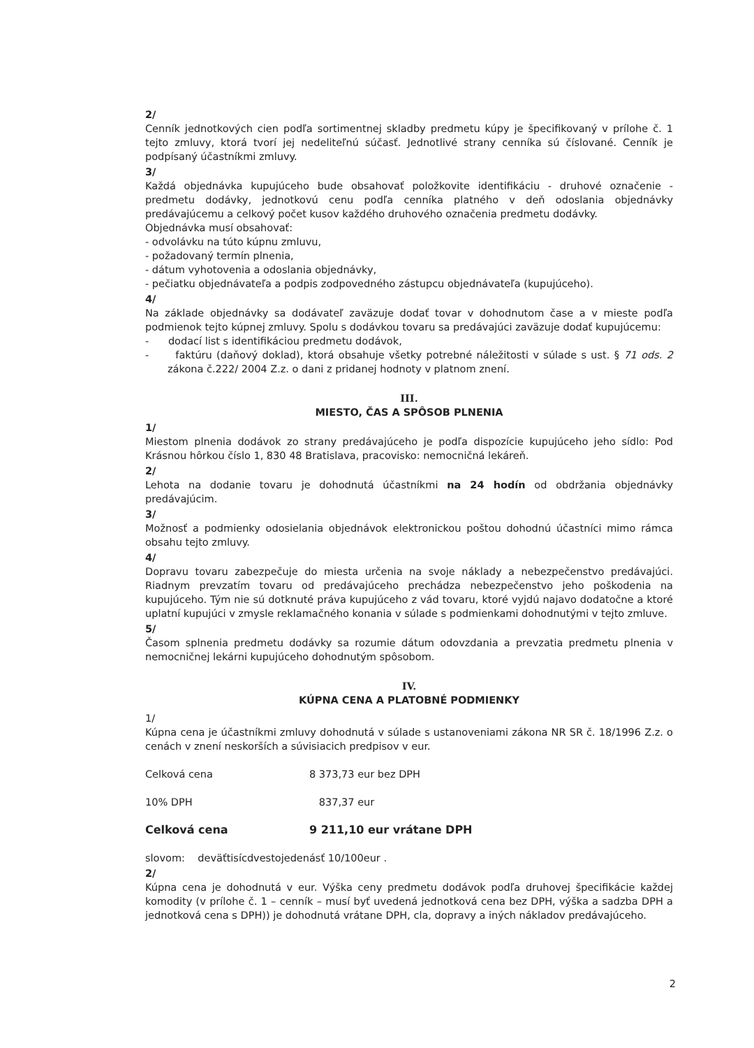2/
Cenník jednotkových cien podľa sortimentnej skladby predmetu kúpy je špecifikovaný v prílohe č. 1 tejto zmluvy, ktorá tvorí jej nedeliteľnú súčasť. Jednotlivé strany cenníka sú číslované. Cenník je podpísaný účastníkmi zmluvy.
3/
Každá objednávka kupujúceho bude obsahovať položkovite identifikáciu - druhové označenie - predmetu dodávky, jednotkovú cenu podľa cenníka platného v deň odoslania objednávky predávajúcemu a celkový počet kusov každého druhového označenia predmetu dodávky.
Objednávka musí obsahovať:
- odvolávku na túto kúpnu zmluvu,
- požadovaný termín plnenia,
- dátum vyhotovenia a odoslania objednávky,
- pečiatku objednávateľa a podpis zodpovedného zástupcu objednávateľa (kupujúceho).
4/
Na základe objednávky sa dodávateľ zaväzuje dodať tovar v dohodnutom čase a v mieste podľa podmienok tejto kúpnej zmluvy. Spolu s dodávkou tovaru sa predávajúci zaväzuje dodať kupujúcemu:
- dodací list s identifikáciou predmetu dodávok,
- faktúru (daňový doklad), ktorá obsahuje všetky potrebné náležitosti v súlade s ust. § 71 ods. 2 zákona č.222/ 2004 Z.z. o dani z pridanej hodnoty v platnom znení.
III.
MIESTO, ČAS A SPÔSOB PLNENIA
1/
Miestom plnenia dodávok zo strany predávajúceho je podľa dispozície kupujúceho jeho sídlo: Pod Krásnou hôrkou číslo 1, 830 48 Bratislava, pracovisko: nemocničná lekáreň.
2/
Lehota na dodanie tovaru je dohodnutá účastníkmi na 24 hodín od obdržania objednávky predávajúcim.
3/
Možnosť a podmienky odosielania objednávok elektronickou poštou dohodnú účastníci mimo rámca obsahu tejto zmluvy.
4/
Dopravu tovaru zabezpečuje do miesta určenia na svoje náklady a nebezpečenstvo predávajúci. Riadnym prevzatím tovaru od predávajúceho prechádza nebezpečenstvo jeho poškodenia na kupujúceho. Tým nie sú dotknuté práva kupujúceho z vád tovaru, ktoré vyjdú najavo dodatočne a ktoré uplatní kupujúci v zmysle reklamačného konania v súlade s podmienkami dohodnutými v tejto zmluve.
5/
Časom splnenia predmetu dodávky sa rozumie dátum odovzdania a prevzatia predmetu plnenia v nemocničnej lekárni kupujúceho dohodnutým spôsobom.
IV.
KÚPNA CENA A PLATOBNÉ PODMIENKY
1/
Kúpna cena je účastníkmi zmluvy dohodnutá v súlade s ustanoveniami zákona NR SR č. 18/1996 Z.z. o cenách v znení neskorších a súvisiacich predpisov v eur.
Celková cena 8 373,73 eur bez DPH
10% DPH 837,37 eur
Celková cena 9 211,10 eur vrátane DPH
slovom: deväťtisícdvestojedenásť 10/100eur .
2/
Kúpna cena je dohodnutá v eur. Výška ceny predmetu dodávok podľa druhovej špecifikácie každej komodity (v prílohe č. 1 – cenník – musí byť uvedená jednotková cena bez DPH, výška a sadzba DPH a jednotková cena s DPH)) je dohodnutá vrátane DPH, cla, dopravy a iných nákladov predávajúceho.
2